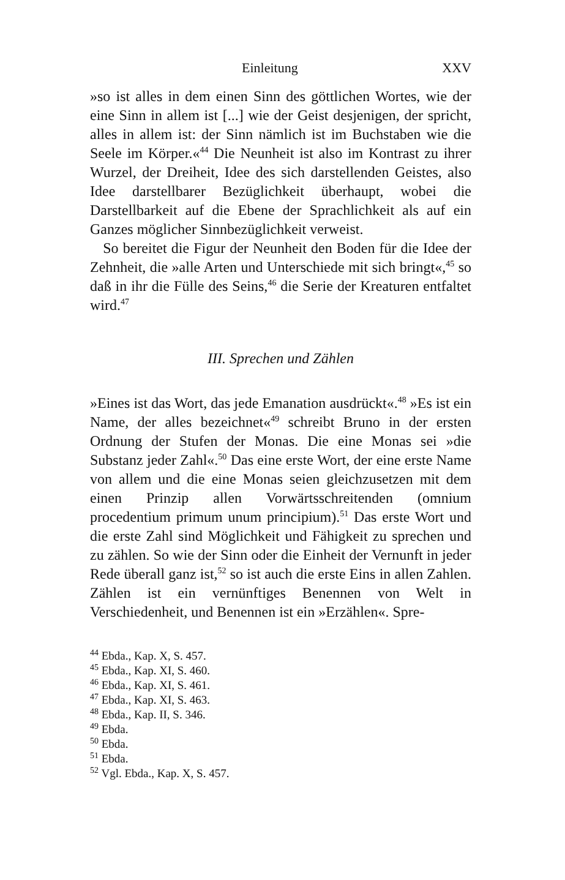Einleitung XXV
»so ist alles in dem einen Sinn des göttlichen Wortes, wie der eine Sinn in allem ist [...] wie der Geist desjenigen, der spricht, alles in allem ist: der Sinn nämlich ist im Buchstaben wie die Seele im Körper.«<sup>44</sup> Die Neunheit ist also im Kontrast zu ihrer Wurzel, der Dreiheit, Idee des sich darstellenden Geistes, also Idee darstellbarer Bezüglichkeit überhaupt, wobei die Darstellbarkeit auf die Ebene der Sprachlichkeit als auf ein Ganzes möglicher Sinnbezüglichkeit verweist.
So bereitet die Figur der Neunheit den Boden für die Idee der Zehnheit, die »alle Arten und Unterschiede mit sich bringt«,<sup>45</sup> so daß in ihr die Fülle des Seins,<sup>46</sup> die Serie der Kreaturen entfaltet wird.<sup>47</sup>
III. Sprechen und Zählen
»Eines ist das Wort, das jede Emanation ausdrückt«.<sup>48</sup> »Es ist ein Name, der alles bezeichnet«<sup>49</sup> schreibt Bruno in der ersten Ordnung der Stufen der Monas. Die eine Monas sei »die Substanz jeder Zahl«.<sup>50</sup> Das eine erste Wort, der eine erste Name von allem und die eine Monas seien gleichzusetzen mit dem einen Prinzip allen Vorwärtsschreitenden (omnium procedentium primum unum principium).<sup>51</sup> Das erste Wort und die erste Zahl sind Möglichkeit und Fähigkeit zu sprechen und zu zählen. So wie der Sinn oder die Einheit der Vernunft in jeder Rede überall ganz ist,<sup>52</sup> so ist auch die erste Eins in allen Zahlen. Zählen ist ein vernünftiges Benennen von Welt in Verschiedenheit, und Benennen ist ein »Erzählen«. Spre-
<sup>44</sup> Ebda., Kap. X, S. 457.
<sup>45</sup> Ebda., Kap. XI, S. 460.
<sup>46</sup> Ebda., Kap. XI, S. 461.
<sup>47</sup> Ebda., Kap. XI, S. 463.
<sup>48</sup> Ebda., Kap. II, S. 346.
<sup>49</sup> Ebda.
<sup>50</sup> Ebda.
<sup>51</sup> Ebda.
<sup>52</sup> Vgl. Ebda., Kap. X, S. 457.